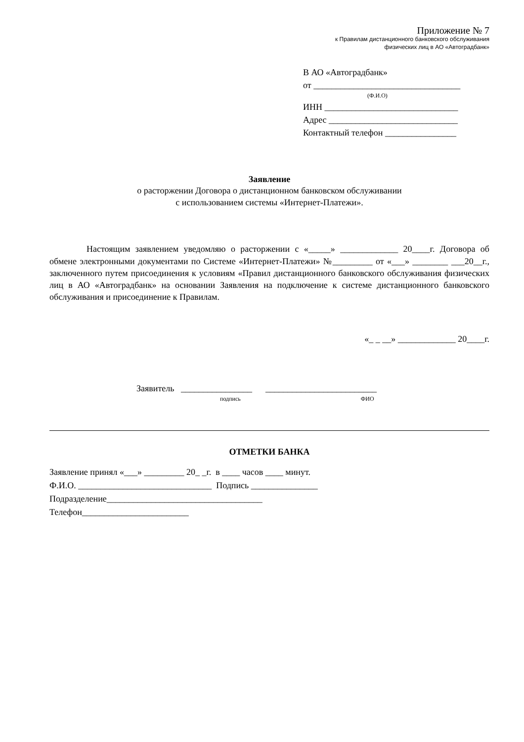Приложение № 7
к Правилам дистанционного банковского обслуживания
физических лиц в АО «Автоградбанк»
В АО «Автоградбанк»
от _________________________________
(Ф.И.О)
ИНН ______________________________
Адрес _____________________________
Контактный телефон ________________
Заявление
о расторжении Договора о дистанционном банковском обслуживании
с использованием системы «Интернет-Платежи».
Настоящим заявлением уведомляю о расторжении с «_____» _____________ 20____г. Договора об обмене электронными документами по Системе «Интернет-Платежи» №_________ от «___» ________ ___20__г., заключенного путем присоединения к условиям «Правил дистанционного банковского обслуживания физических лиц в АО «Автоградбанк» на основании Заявления на подключение к системе дистанционного банковского обслуживания и присоединение к Правилам.
«_ _ __» _____________ 20____г.
Заявитель ________________ _________________________
подпись ФИО
ОТМЕТКИ БАНКА
Заявление принял «___» _________ 20_ _г. в ____ часов ____ минут.
Ф.И.О. ______________________________ Подпись _______________
Подразделение___________________________________
Телефон________________________